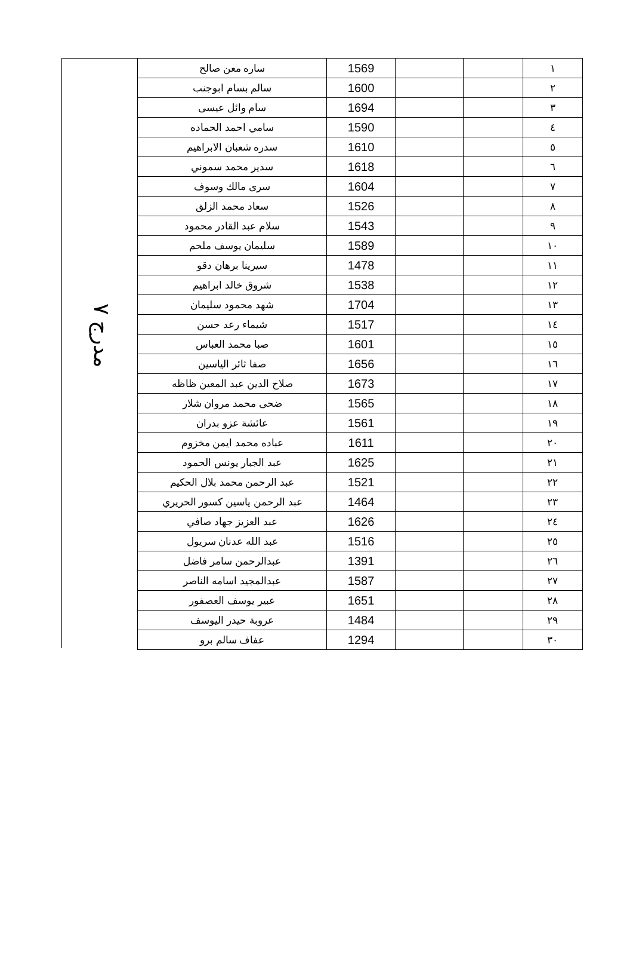مدرج ٧
| ١ | | | 1569 | ساره معن صالح |
| ٢ | | | 1600 | سالم بسام ابوجنب |
| ٣ | | | 1694 | سام وائل عيسى |
| ٤ | | | 1590 | سامي احمد الحماده |
| ٥ | | | 1610 | سدره شعبان الابراهيم |
| ٦ | | | 1618 | سدير محمد سموني |
| ٧ | | | 1604 | سرى مالك وسوف |
| ٨ | | | 1526 | سعاد محمد الزلق |
| ٩ | | | 1543 | سلام عبد القادر محمود |
| ١٠ | | | 1589 | سليمان يوسف ملحم |
| ١١ | | | 1478 | سيرينا برهان دقو |
| ١٢ | | | 1538 | شروق خالد ابراهيم |
| ١٣ | | | 1704 | شهد محمود سليمان |
| ١٤ | | | 1517 | شيماء رعد حسن |
| ١٥ | | | 1601 | صبا محمد العباس |
| ١٦ | | | 1656 | صفا ثائر الياسين |
| ١٧ | | | 1673 | صلاح الدين عبد المعين ظاظه |
| ١٨ | | | 1565 | ضحى محمد مروان شلار |
| ١٩ | | | 1561 | عائشة عزو بدران |
| ٢٠ | | | 1611 | عباده محمد ايمن مخزوم |
| ٢١ | | | 1625 | عبد الجبار يونس الحمود |
| ٢٢ | | | 1521 | عبد الرحمن محمد بلال الحكيم |
| ٢٣ | | | 1464 | عبد الرحمن ياسين كسور الحريري |
| ٢٤ | | | 1626 | عبد العزيز جهاد صافي |
| ٢٥ | | | 1516 | عبد الله عدنان سريول |
| ٢٦ | | | 1391 | عبدالرحمن سامر فاضل |
| ٢٧ | | | 1587 | عبدالمجيد اسامه الناصر |
| ٢٨ | | | 1651 | عبير يوسف العصفور |
| ٢٩ | | | 1484 | عروبة حيدر اليوسف |
| ٣٠ | | | 1294 | عفاف سالم برو |